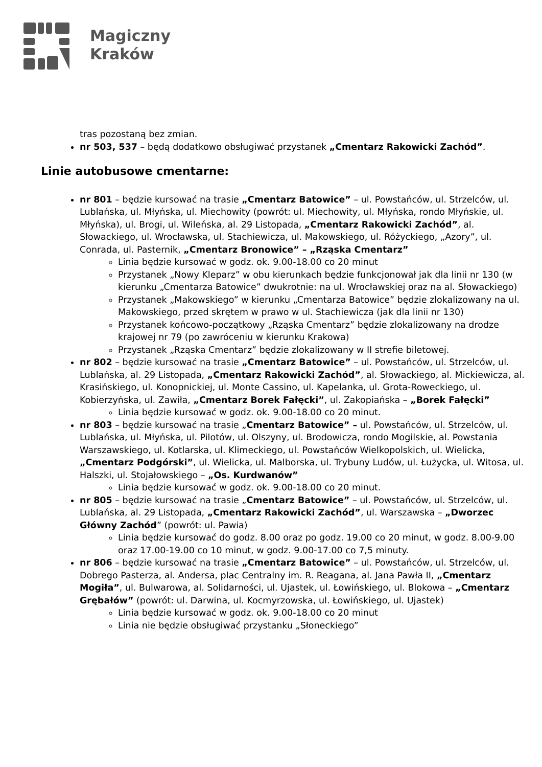Magiczny
Kraków
tras pozostaną bez zmian.
nr 503, 537 – będą dodatkowo obsługiwać przystanek „Cmentarz Rakowicki Zachód”.
Linie autobusowe cmentarne:
nr 801 – będzie kursować na trasie „Cmentarz Batowice” – ul. Powstańców, ul. Strzelców, ul. Lublańska, ul. Młyńska, ul. Miechowity (powrót: ul. Miechowity, ul. Młyńska, rondo Młyńskie, ul. Młyńska), ul. Brogi, ul. Wileńska, al. 29 Listopada, „Cmentarz Rakowicki Zachód”, al. Słowackiego, ul. Wrocławska, ul. Stachiewicza, ul. Makowskiego, ul. Różyckiego, „Azory”, ul. Conrada, ul. Pasternik, „Cmentarz Bronowice” – „Rząska Cmentarz”
Linia będzie kursować w godz. ok. 9.00-18.00 co 20 minut
Przystanek „Nowy Kleparz” w obu kierunkach będzie funkcjonował jak dla linii nr 130 (w kierunku „Cmentarza Batowice” dwukrotnie: na ul. Wrocławskiej oraz na al. Słowackiego)
Przystanek „Makowskiego” w kierunku „Cmentarza Batowice” będzie zlokalizowany na ul. Makowskiego, przed skrętem w prawo w ul. Stachiewicza (jak dla linii nr 130)
Przystanek końcowo-początkowy „Rząska Cmentarz” będzie zlokalizowany na drodze krajowej nr 79 (po zawróceniu w kierunku Krakowa)
Przystanek „Rząska Cmentarz” będzie zlokalizowany w II strefie biletowej.
nr 802 – będzie kursować na trasie „Cmentarz Batowice” – ul. Powstańców, ul. Strzelców, ul. Lublańska, al. 29 Listopada, „Cmentarz Rakowicki Zachód”, al. Słowackiego, al. Mickiewicza, al. Krasińskiego, ul. Konopnickiej, ul. Monte Cassino, ul. Kapelanka, ul. Grota-Roweckiego, ul. Kobierzyńska, ul. Zawiła, „Cmentarz Borek Fałęcki”, ul. Zakopiańska – „Borek Fałęcki”
Linia będzie kursować w godz. ok. 9.00-18.00 co 20 minut.
nr 803 – będzie kursować na trasie „Cmentarz Batowice” – ul. Powstańców, ul. Strzelców, ul. Lublańska, ul. Młyńska, ul. Pilotów, ul. Olszyny, ul. Brodowicza, rondo Mogilskie, al. Powstania Warszawskiego, ul. Kotlarska, ul. Klimeckiego, ul. Powstańców Wielkopolskich, ul. Wielicka, „Cmentarz Podgórski”, ul. Wielicka, ul. Malborska, ul. Trybuny Ludów, ul. Łużycka, ul. Witosa, ul. Halszki, ul. Stojałowskiego – „Os. Kurdwanów”
Linia będzie kursować w godz. ok. 9.00-18.00 co 20 minut.
nr 805 – będzie kursować na trasie „Cmentarz Batowice” – ul. Powstańców, ul. Strzelców, ul. Lublańska, al. 29 Listopada, „Cmentarz Rakowicki Zachód”, ul. Warszawska – „Dworzec Główny Zachód” (powrót: ul. Pawia)
Linia będzie kursować do godz. 8.00 oraz po godz. 19.00 co 20 minut, w godz. 8.00-9.00 oraz 17.00-19.00 co 10 minut, w godz. 9.00-17.00 co 7,5 minuty.
nr 806 – będzie kursować na trasie „Cmentarz Batowice” – ul. Powstańców, ul. Strzelców, ul. Dobrego Pasterza, al. Andersa, plac Centralny im. R. Reagana, al. Jana Pawła II, „Cmentarz Mogiła”, ul. Bulwarowa, al. Solidarności, ul. Ujastek, ul. Łowińskiego, ul. Blokowa – „Cmentarz Grębałów” (powrót: ul. Darwina, ul. Kocmyrzowska, ul. Łowińskiego, ul. Ujastek)
Linia będzie kursować w godz. ok. 9.00-18.00 co 20 minut
Linia nie będzie obsługiwać przystanku „Słoneckiego”